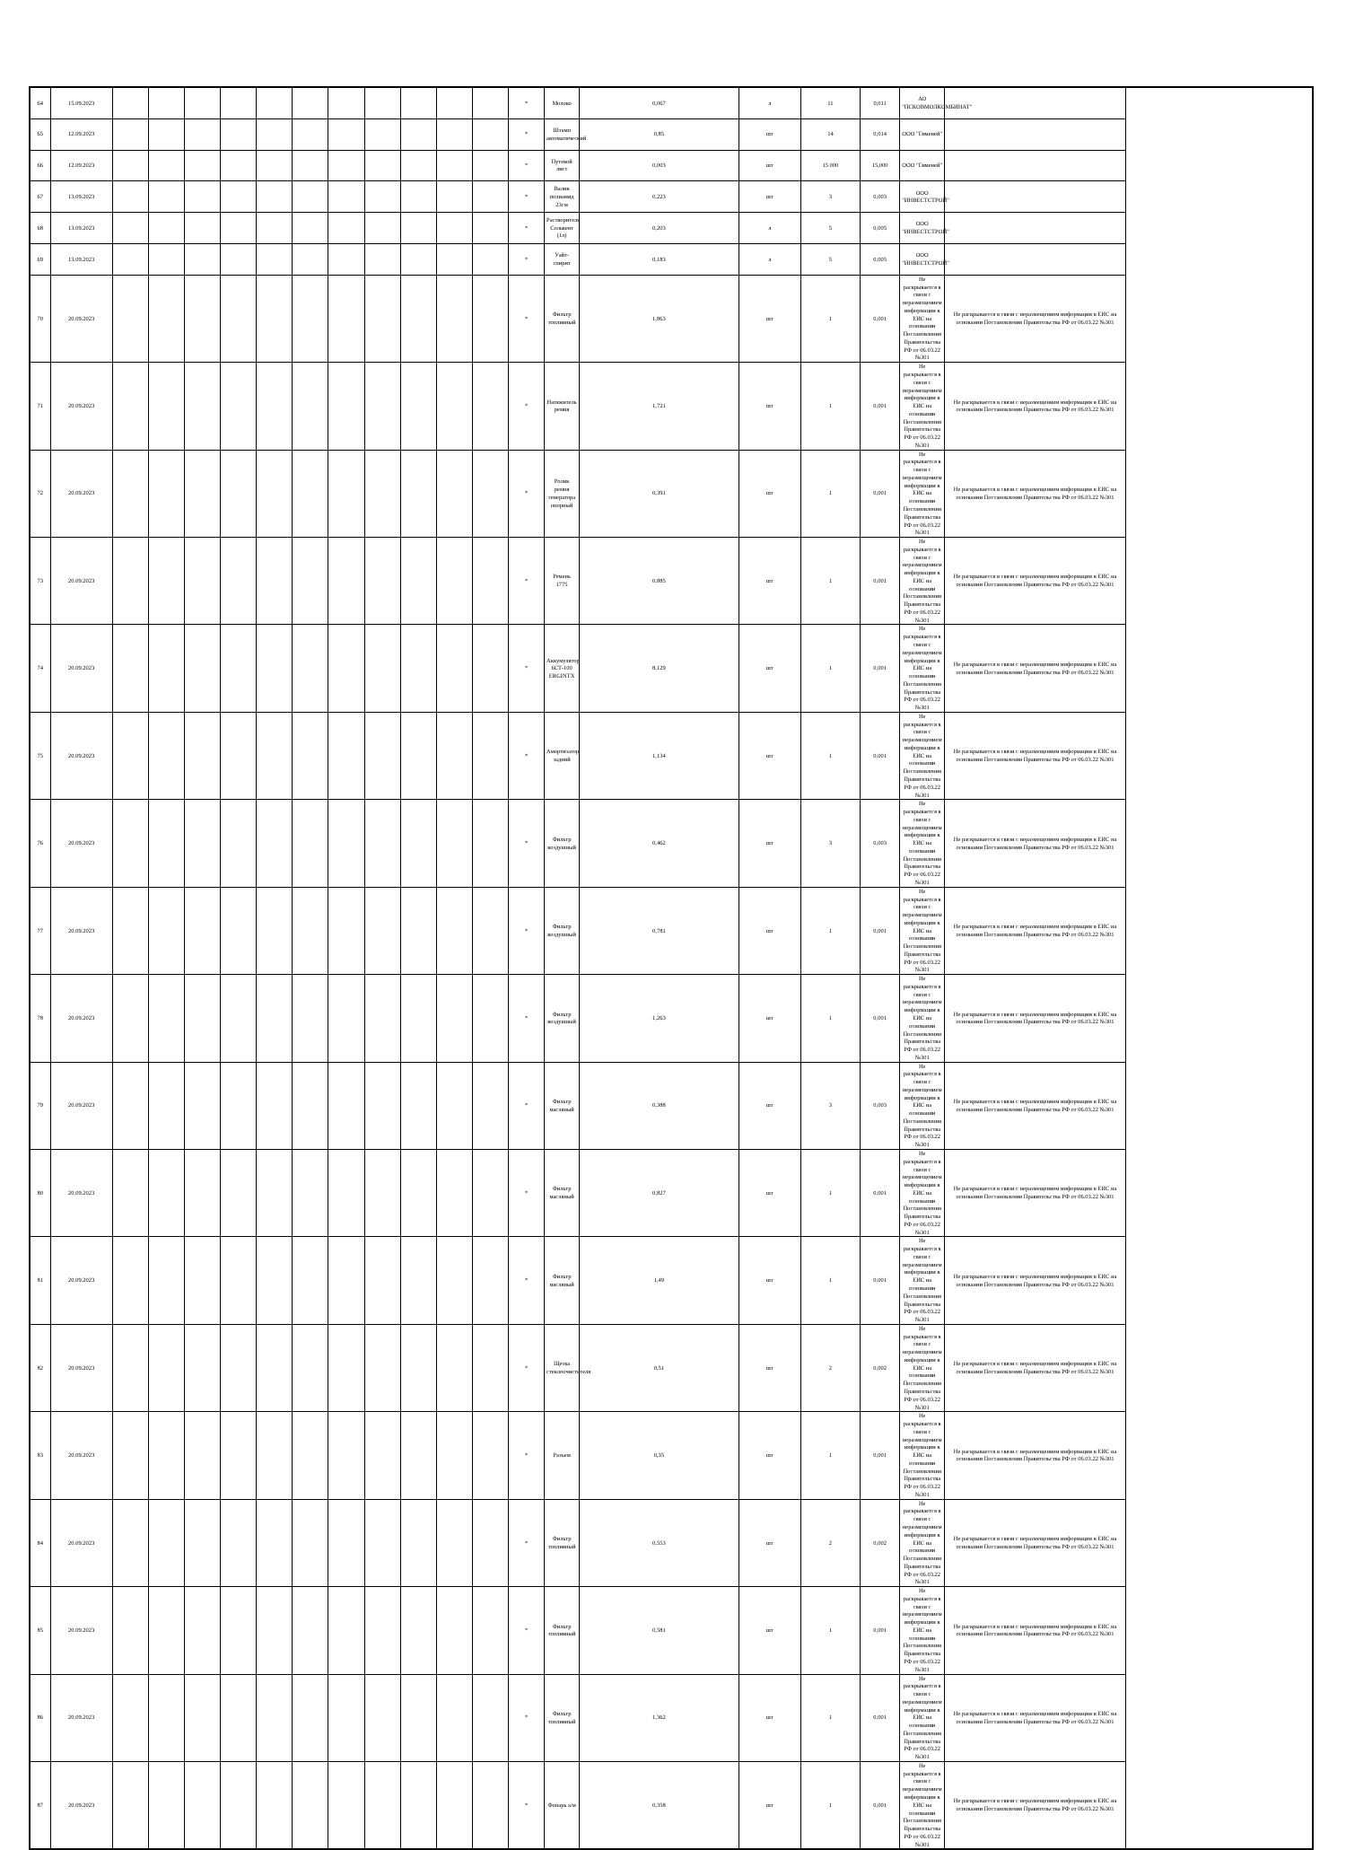| 64 | 15.09.2023 | | | | | | | | | | | | * | Молоко | 0,067 | л | 11 | 0,011 | АО "ПСКОВМОЛКОМБИНАТ" | |
| 65 | 12.09.2023 | | | | | | | | | | | | * | Штамп автоматический | 0,85 | шт | 14 | 0,014 | ООО "Гименей" | |
| 66 | 12.09.2023 | | | | | | | | | | | | * | Путевой лист | 0,003 | шт | 15 000 | 15,000 | ООО "Гименей" | |
| 67 | 13.09.2023 | | | | | | | | | | | | * | Валик полиамид 23см | 0,223 | шт | 3 | 0,003 | ООО "ИНВЕСТСТРОЙ" | |
| 68 | 13.09.2023 | | | | | | | | | | | | * | Растворитель Сольвент (1л) | 0,203 | л | 5 | 0,005 | ООО "ИНВЕСТСТРОЙ" | |
| 69 | 13.09.2023 | | | | | | | | | | | | * | Уайт-спирит | 0,183 | л | 5 | 0,005 | ООО "ИНВЕСТСТРОЙ" | |
| 70 | 20.09.2023 | | | | | | | | | | | | * | Фильтр топливный | 1,863 | шт | 1 | 0,001 | Не раскрывается в связи с неразмещением информации в ЕИС на основании Постановления Правительства РФ от 06.03.22 №301 | Не раскрывается в связи с неразмещением информации в ЕИС на основании Постановления Правительства РФ от 06.03.22 №301 |
| 71 | 20.09.2023 | | | | | | | | | | | | * | Натяжитель ремня | 1,721 | шт | 1 | 0,001 | Не раскрывается в связи с неразмещением информации в ЕИС на основании Постановления Правительства РФ от 06.03.22 №301 | Не раскрывается в связи с неразмещением информации в ЕИС на основании Постановления Правительства РФ от 06.03.22 №301 |
| 72 | 20.09.2023 | | | | | | | | | | | | * | Ролик ремня генератора опорный | 0,391 | шт | 1 | 0,001 | Не раскрывается в связи с неразмещением информации в ЕИС на основании Постановления Правительства РФ от 06.03.22 №301 | Не раскрывается в связи с неразмещением информации в ЕИС на основании Постановления Правительства РФ от 06.03.22 №301 |
| 73 | 20.09.2023 | | | | | | | | | | | | * | Ремень 1775 | 0,885 | шт | 1 | 0,001 | Не раскрывается в связи с неразмещением информации в ЕИС на основании Постановления Правительства РФ от 06.03.22 №301 | Не раскрывается в связи с неразмещением информации в ЕИС на основании Постановления Правительства РФ от 06.03.22 №301 |
| 74 | 20.09.2023 | | | | | | | | | | | | * | Аккумулятор 6СТ-100 ERGINTX | 8,129 | шт | 1 | 0,001 | Не раскрывается в связи с неразмещением информации в ЕИС на основании Постановления Правительства РФ от 06.03.22 №301 | Не раскрывается в связи с неразмещением информации в ЕИС на основании Постановления Правительства РФ от 06.03.22 №301 |
| 75 | 20.09.2023 | | | | | | | | | | | | * | Амортизатор задний | 1,134 | шт | 1 | 0,001 | Не раскрывается в связи с неразмещением информации в ЕИС на основании Постановления Правительства РФ от 06.03.22 №301 | Не раскрывается в связи с неразмещением информации в ЕИС на основании Постановления Правительства РФ от 06.03.22 №301 |
| 76 | 20.09.2023 | | | | | | | | | | | | * | Фильтр воздушный | 0,462 | шт | 3 | 0,003 | Не раскрывается в связи с неразмещением информации в ЕИС на основании Постановления Правительства РФ от 06.03.22 №301 | Не раскрывается в связи с неразмещением информации в ЕИС на основании Постановления Правительства РФ от 06.03.22 №301 |
| 77 | 20.09.2023 | | | | | | | | | | | | * | Фильтр воздушный | 0,781 | шт | 1 | 0,001 | Не раскрывается в связи с неразмещением информации в ЕИС на основании Постановления Правительства РФ от 06.03.22 №301 | Не раскрывается в связи с неразмещением информации в ЕИС на основании Постановления Правительства РФ от 06.03.22 №301 |
| 78 | 20.09.2023 | | | | | | | | | | | | * | Фильтр воздушный | 1,263 | шт | 1 | 0,001 | Не раскрывается в связи с неразмещением информации в ЕИС на основании Постановления Правительства РФ от 06.03.22 №301 | Не раскрывается в связи с неразмещением информации в ЕИС на основании Постановления Правительства РФ от 06.03.22 №301 |
| 79 | 20.09.2023 | | | | | | | | | | | | * | Фильтр масляный | 0,388 | шт | 3 | 0,003 | Не раскрывается в связи с неразмещением информации в ЕИС на основании Постановления Правительства РФ от 06.03.22 №301 | Не раскрывается в связи с неразмещением информации в ЕИС на основании Постановления Правительства РФ от 06.03.22 №301 |
| 80 | 20.09.2023 | | | | | | | | | | | | * | Фильтр масляный | 0,827 | шт | 1 | 0,001 | Не раскрывается в связи с неразмещением информации в ЕИС на основании Постановления Правительства РФ от 06.03.22 №301 | Не раскрывается в связи с неразмещением информации в ЕИС на основании Постановления Правительства РФ от 06.03.22 №301 |
| 81 | 20.09.2023 | | | | | | | | | | | | * | Фильтр масляный | 1,49 | шт | 1 | 0,001 | Не раскрывается в связи с неразмещением информации в ЕИС на основании Постановления Правительства РФ от 06.03.22 №301 | Не раскрывается в связи с неразмещением информации в ЕИС на основании Постановления Правительства РФ от 06.03.22 №301 |
| 82 | 20.09.2023 | | | | | | | | | | | | * | Щетка стеклоочистителя | 0,51 | шт | 2 | 0,002 | Не раскрывается в связи с неразмещением информации в ЕИС на основании Постановления Правительства РФ от 06.03.22 №301 | Не раскрывается в связи с неразмещением информации в ЕИС на основании Постановления Правительства РФ от 06.03.22 №301 |
| 83 | 20.09.2023 | | | | | | | | | | | | * | Разъем | 0,35 | шт | 1 | 0,001 | Не раскрывается в связи с неразмещением информации в ЕИС на основании Постановления Правительства РФ от 06.03.22 №301 | Не раскрывается в связи с неразмещением информации в ЕИС на основании Постановления Правительства РФ от 06.03.22 №301 |
| 84 | 20.09.2023 | | | | | | | | | | | | * | Фильтр топливный | 0,553 | шт | 2 | 0,002 | Не раскрывается в связи с неразмещением информации в ЕИС на основании Постановления Правительства РФ от 06.03.22 №301 | Не раскрывается в связи с неразмещением информации в ЕИС на основании Постановления Правительства РФ от 06.03.22 №301 |
| 85 | 20.09.2023 | | | | | | | | | | | | * | Фильтр топливный | 0,581 | шт | 1 | 0,001 | Не раскрывается в связи с неразмещением информации в ЕИС на основании Постановления Правительства РФ от 06.03.22 №301 | Не раскрывается в связи с неразмещением информации в ЕИС на основании Постановления Правительства РФ от 06.03.22 №301 |
| 86 | 20.09.2023 | | | | | | | | | | | | * | Фильтр топливный | 1,362 | шт | 1 | 0,001 | Не раскрывается в связи с неразмещением информации в ЕИС на основании Постановления Правительства РФ от 06.03.22 №301 | Не раскрывается в связи с неразмещением информации в ЕИС на основании Постановления Правительства РФ от 06.03.22 №301 |
| 87 | 20.09.2023 | | | | | | | | | | | | * | Фонарь а/м | 0,358 | шт | 1 | 0,001 | Не раскрывается в связи с неразмещением информации в ЕИС на основании Постановления Правительства РФ от 06.03.22 №301 | Не раскрывается в связи с неразмещением информации в ЕИС на основании Постановления Правительства РФ от 06.03.22 №301 |